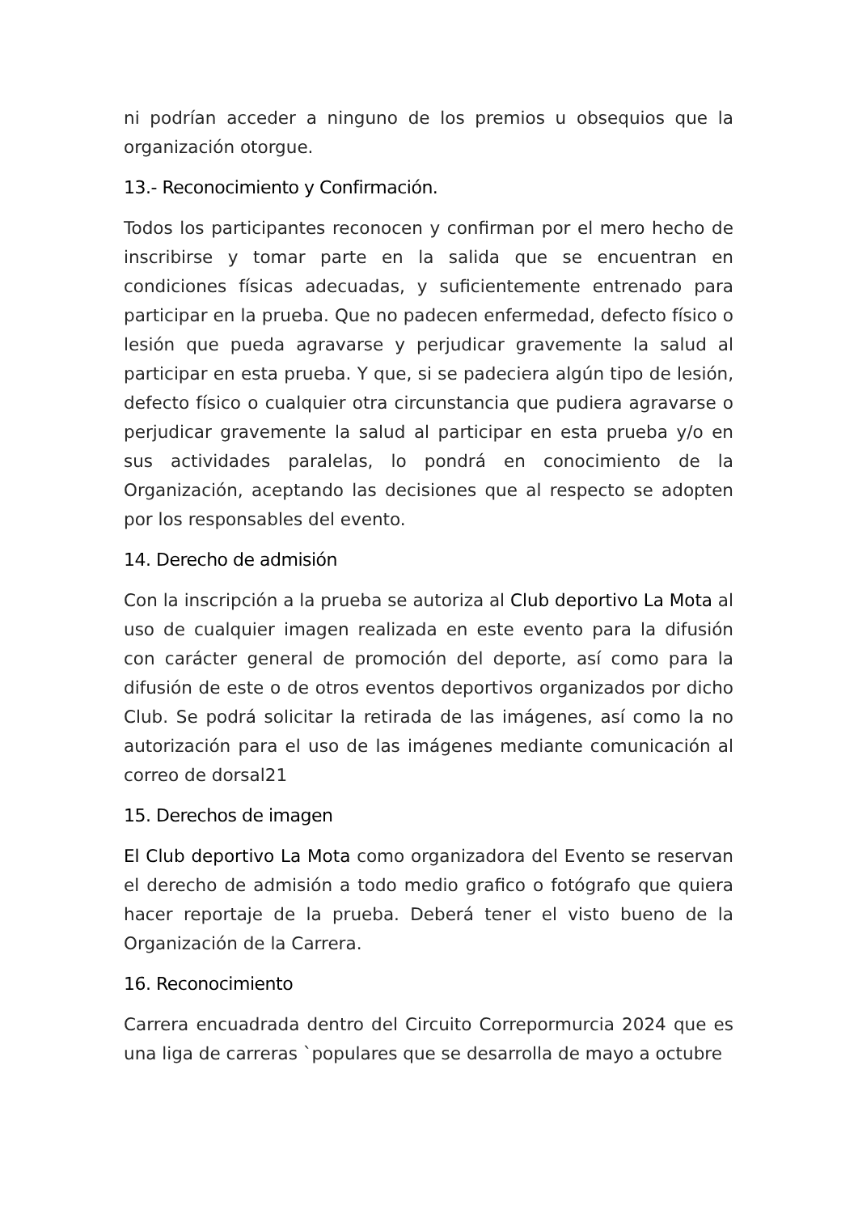ni podrían acceder a ninguno de los premios u obsequios que la organización otorgue.
13.- Reconocimiento y Confirmación.
Todos los participantes reconocen y confirman por el mero hecho de inscribirse y tomar parte en la salida que se encuentran en condiciones físicas adecuadas, y suficientemente entrenado para participar en la prueba. Que no padecen enfermedad, defecto físico o lesión que pueda agravarse y perjudicar gravemente la salud al participar en esta prueba. Y que, si se padeciera algún tipo de lesión, defecto físico o cualquier otra circunstancia que pudiera agravarse o perjudicar gravemente la salud al participar en esta prueba y/o en sus actividades paralelas, lo pondrá en conocimiento de la Organización, aceptando las decisiones que al respecto se adopten por los responsables del evento.
14. Derecho de admisión
Con la inscripción a la prueba se autoriza al Club deportivo La Mota al uso de cualquier imagen realizada en este evento para la difusión con carácter general de promoción del deporte, así como para la difusión de este o de otros eventos deportivos organizados por dicho Club. Se podrá solicitar la retirada de las imágenes, así como la no autorización para el uso de las imágenes mediante comunicación al correo de dorsal21
15. Derechos de imagen
El Club deportivo La Mota como organizadora del Evento se reservan el derecho de admisión a todo medio grafico o fotógrafo que quiera hacer reportaje de la prueba. Deberá tener el visto bueno de la Organización de la Carrera.
16. Reconocimiento
Carrera encuadrada dentro del Circuito Correpormurcia 2024 que es una liga de carreras `populares que se desarrolla de mayo a octubre